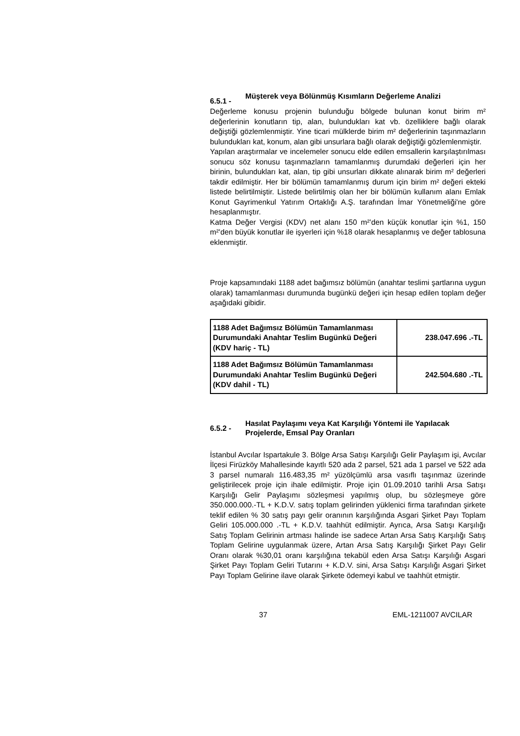6.5.1 - Müşterek veya Bölünmüş Kısımların Değerleme Analizi
Değerleme konusu projenin bulunduğu bölgede bulunan konut birim m² değerlerinin konutların tip, alan, bulundukları kat vb. özelliklere bağlı olarak değiştiği gözlemlenmiştir. Yine ticari mülklerde birim m² değerlerinin taşınmazların bulundukları kat, konum, alan gibi unsurlara bağlı olarak değiştiği gözlemlenmiştir.
Yapılan araştırmalar ve incelemeler sonucu elde edilen emsallerin karşılaştırılması sonucu söz konusu taşınmazların tamamlanmış durumdaki değerleri için her birinin, bulundukları kat, alan, tip gibi unsurları dikkate alınarak birim m² değerleri takdir edilmiştir. Her bir bölümün tamamlanmış durum için birim m² değeri ekteki listede belirtilmiştir. Listede belirtilmiş olan her bir bölümün kullanım alanı Emlak Konut Gayrimenkul Yatırım Ortaklığı A.Ş. tarafından İmar Yönetmeliği'ne göre hesaplanmıştır.
Katma Değer Vergisi (KDV) net alanı 150 m²’den küçük konutlar için %1, 150 m²’den büyük konutlar ile işyerleri için %18 olarak hesaplanmış ve değer tablosuna eklenmiştir.
Proje kapsamındaki 1188 adet bağımsız bölümün (anahtar teslimi şartlarına uygun olarak) tamamlanması durumunda bugünkü değeri için hesap edilen toplam değer aşağıdaki gibidir.
| 1188 Adet Bağımsız Bölümün Tamamlanması Durumundaki Anahtar Teslim Bugünkü Değeri (KDV hariç - TL) | 238.047.696 .-TL |
| 1188 Adet Bağımsız Bölümün Tamamlanması Durumundaki Anahtar Teslim Bugünkü Değeri (KDV dahil - TL) | 242.504.680 .-TL |
6.5.2 - Hasılat Paylaşımı veya Kat Karşılığı Yöntemi ile Yapılacak Projelerde, Emsal Pay Oranları
İstanbul Avcılar Ispartakule 3. Bölge Arsa Satışı Karşılığı Gelir Paylaşım işi, Avcılar İlçesi Firüzköy Mahallesinde kayıtlı 520 ada 2 parsel, 521 ada 1 parsel ve 522 ada 3 parsel numaralı 116.483,35 m² yüzölçümlü arsa vasıflı taşınmaz üzerinde geliştirilecek proje için ihale edilmiştir. Proje için 01.09.2010 tarihli Arsa Satışı Karşılığı Gelir Paylaşımı sözleşmesi yapılmış olup, bu sözleşmeye göre 350.000.000.-TL + K.D.V. satış toplam gelirinden yüklenici firma tarafından şirkete teklif edilen % 30 satış payı gelir oranının karşılığında Asgari Şirket Payı Toplam Geliri 105.000.000 .-TL + K.D.V. taahhüt edilmiştir. Ayrıca, Arsa Satışı Karşılığı Satış Toplam Gelirinin artması halinde ise sadece Artan Arsa Satış Karşılığı Satış Toplam Gelirine uygulanmak üzere, Artan Arsa Satış Karşılığı Şirket Payı Gelir Oranı olarak %30,01 oranı karşılığına tekabül eden Arsa Satışı Karşılığı Asgari Şirket Payı Toplam Geliri Tutarını + K.D.V. sini, Arsa Satışı Karşılığı Asgari Şirket Payı Toplam Gelirine ilave olarak Şirkete ödemeyi kabul ve taahhüt etmiştir.
37 EML-1211007 AVCILAR